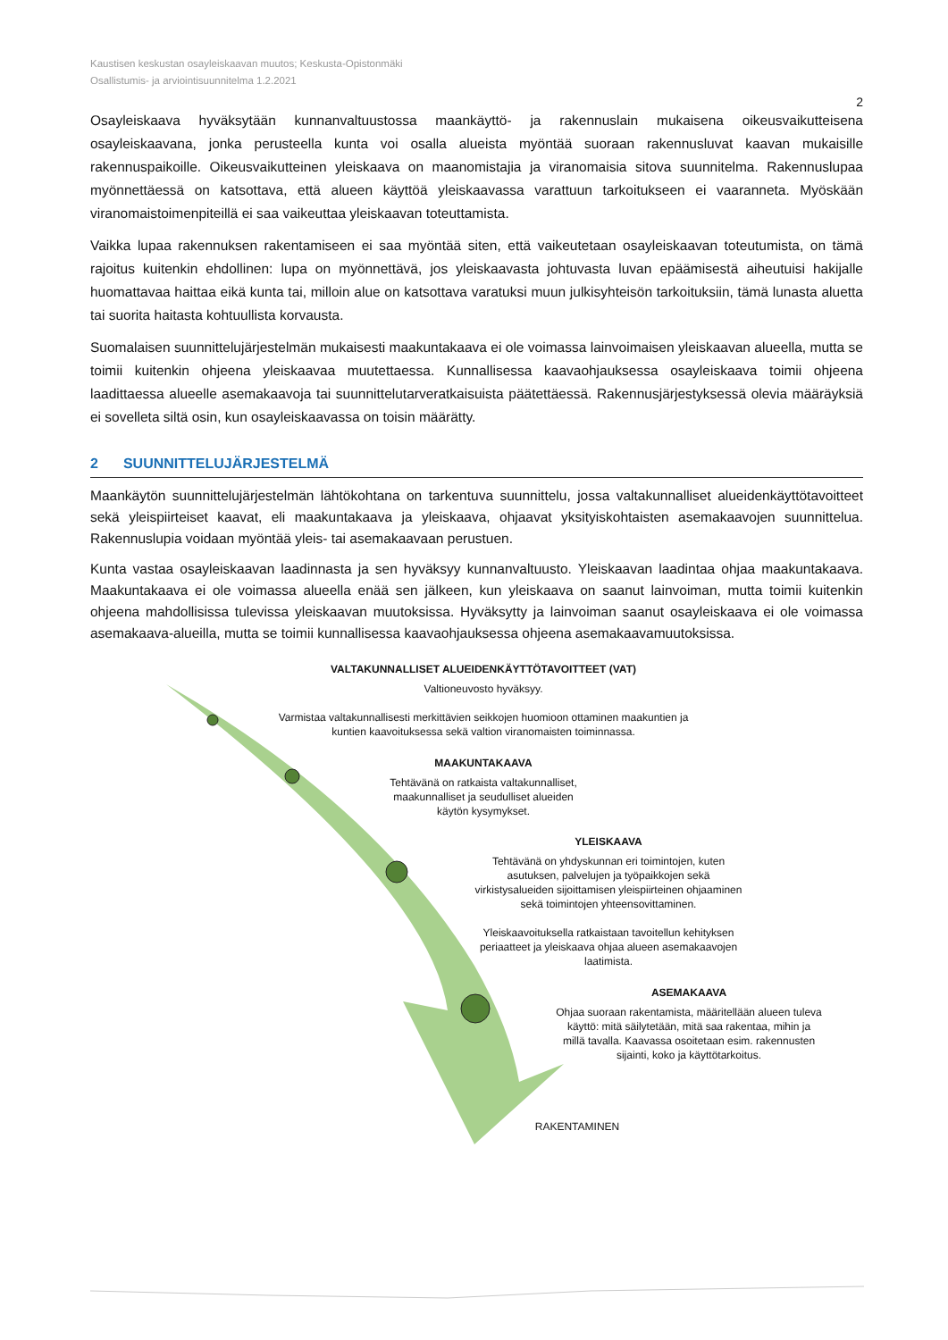Kaustisen keskustan osayleiskaavan muutos; Keskusta-Opistonmäki
Osallistumis- ja arviointisuunnitelma 1.2.2021
2
Osayleiskaava hyväksytään kunnanvaltuustossa maankäyttö- ja rakennuslain mukaisena oikeusvaikutteisena osayleiskaavana, jonka perusteella kunta voi osalla alueista myöntää suoraan rakennusluvat kaavan mukaisille rakennuspaikoille. Oikeusvaikutteinen yleiskaava on maanomistajia ja viranomaisia sitova suunnitelma. Rakennuslupaa myönnettäessä on katsottava, että alueen käyttöä yleiskaavassa varattuun tarkoitukseen ei vaaranneta. Myöskään viranomaistoimenpiteillä ei saa vaikeuttaa yleiskaavan toteuttamista.
Vaikka lupaa rakennuksen rakentamiseen ei saa myöntää siten, että vaikeutetaan osayleiskaavan toteutumista, on tämä rajoitus kuitenkin ehdollinen: lupa on myönnettävä, jos yleiskaavasta johtuvasta luvan epäämisestä aiheutuisi hakijalle huomattavaa haittaa eikä kunta tai, milloin alue on katsottava varatuksi muun julkisyhteisön tarkoituksiin, tämä lunasta aluetta tai suorita haitasta kohtuullista korvausta.
Suomalaisen suunnittelujärjestelmän mukaisesti maakuntakaava ei ole voimassa lainvoimaisen yleiskaavan alueella, mutta se toimii kuitenkin ohjeena yleiskaavaa muutettaessa. Kunnallisessa kaavaohjauksessa osayleiskaava toimii ohjeena laadittaessa alueelle asemakaavoja tai suunnittelutarveratkaisuista päätettäessä. Rakennusjärjestyksessä olevia määräyksiä ei sovelleta siltä osin, kun osayleiskaavassa on toisin määrätty.
2 SUUNNITTELUJÄRJESTELMÄ
Maankäytön suunnittelujärjestelmän lähtökohtana on tarkentuva suunnittelu, jossa valtakunnalliset alueidenkäyttötavoitteet sekä yleispiirteiset kaavat, eli maakuntakaava ja yleiskaava, ohjaavat yksityiskohtaisten asemakaavojen suunnittelua. Rakennuslupia voidaan myöntää yleis- tai asemakaavaan perustuen.
Kunta vastaa osayleiskaavan laadinnasta ja sen hyväksyy kunnanvaltuusto. Yleiskaavan laadintaa ohjaa maakuntakaava. Maakuntakaava ei ole voimassa alueella enää sen jälkeen, kun yleiskaava on saanut lainvoiman, mutta toimii kuitenkin ohjeena mahdollisissa tulevissa yleiskaavan muutoksissa. Hyväksytty ja lainvoiman saanut osayleiskaava ei ole voimassa asemakaava-alueilla, mutta se toimii kunnallisessa kaavaohjauksessa ohjeena asemakaavamuutoksissa.
VALTAKUNNALLISET ALUEIDENKÄYTTÖTAVOITTEET (VAT)
Valtioneuvosto hyväksyy.
Varmistaa valtakunnallisesti merkittävien seikkojen huomioon ottaminen maakuntien ja kuntien kaavoituksessa sekä valtion viranomaisten toiminnassa.
MAAKUNTAKAAVA
Tehtävänä on ratkaista valtakunnalliset, maakunnalliset ja seudulliset alueiden käytön kysymykset.
YLEISKAAVA
Tehtävänä on yhdyskunnan eri toimintojen, kuten asutuksen, palvelujen ja työpaikkojen sekä virkistysalueiden sijoittamisen yleispiirteinen ohjaaminen sekä toimintojen yhteensovittaminen.
Yleiskaavoituksella ratkaistaan tavoitellun kehityksen periaatteet ja yleiskaava ohjaa alueen asemakaavojen laatimista.
ASEMAKAAVA
Ohjaa suoraan rakentamista, määritellään alueen tuleva käyttö: mitä säilytetään, mitä saa rakentaa, mihin ja millä tavalla. Kaavassa osoitetaan esim. rakennusten sijainti, koko ja käyttötarkoitus.
RAKENTAMINEN